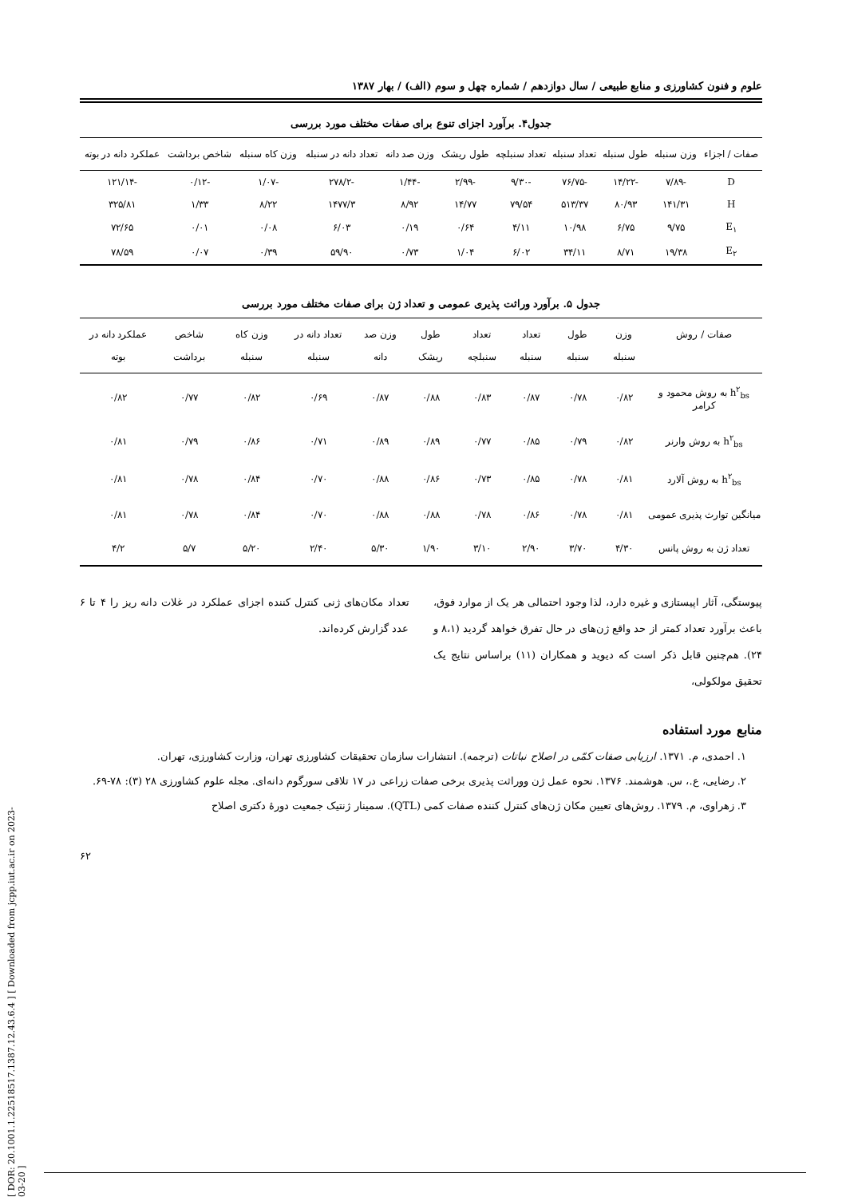[ DOR: 20.1001.1.22518517.1387.12.43.6.4 ] [ Downloaded from jcpp.iut.ac.ir on 2023-03-20 ]
علوم و فنون کشاورزی و منابع طبیعی / سال دوازدهم / شماره چهل و سوم (الف) / بهار ۱۳۸۷
جدول۴. برآورد اجزای تنوع برای صفات مختلف مورد بررسی
| صفات / اجزاء | وزن سنبله | طول سنبله | تعداد سنبله | تعداد سنبلچه | طول ریشک | وزن صد دانه | تعداد دانه در سنبله | وزن کاه سنبله | شاخص برداشت | عملکرد دانه در بوته |
| --- | --- | --- | --- | --- | --- | --- | --- | --- | --- | --- |
| D | -۷/۸۹ | -۱۴/۲۲ | -۷۶/۷۵ | -۹/۳۰ | -۲/۹۹ | -۱/۴۴ | -۲۷۸/۲ | -۱/۰۷ | -۰/۱۲ | -۱۲۱/۱۴ |
| H | ۱۴۱/۳۱ | ۸۰/۹۳ | ۵۱۳/۳۷ | ۷۹/۵۴ | ۱۴/۷۷ | ۸/۹۲ | ۱۴۷۷/۳ | ۸/۲۲ | ۱/۳۳ | ۳۲۵/۸۱ |
| E<sub>۱</sub> | ۹/۷۵ | ۶/۷۵ | ۱۰/۹۸ | ۴/۱۱ | ۰/۶۴ | ۰/۱۹ | ۶/۰۳ | ۰/۰۸ | ۰/۰۱ | ۷۲/۶۵ |
| E<sub>۲</sub> | ۱۹/۳۸ | ۸/۷۱ | ۳۴/۱۱ | ۶/۰۲ | ۱/۰۴ | ۰/۷۳ | ۵۹/۹۰ | ۰/۳۹ | ۰/۰۷ | ۷۸/۵۹ |
جدول ۵. برآورد وراثت پذیری عمومی و تعداد ژن برای صفات مختلف مورد بررسی
| صفات / روش | وزن سنبله | طول سنبله | تعداد سنبله | تعداد سنبلچه | طول ریشک | وزن صد دانه | تعداد دانه در سنبله | وزن کاه سنبله | شاخص برداشت | عملکرد دانه در بوته |
| --- | --- | --- | --- | --- | --- | --- | --- | --- | --- | --- |
| h<sup>۲</sup><sub>bs</sub> به روش محمود و کرامر | ۰/۸۲ | ۰/۷۸ | ۰/۸۷ | ۰/۸۳ | ۰/۸۸ | ۰/۸۷ | ۰/۶۹ | ۰/۸۲ | ۰/۷۷ | ۰/۸۲ |
| h<sup>۲</sup><sub>bs</sub> به روش وارنر | ۰/۸۲ | ۰/۷۹ | ۰/۸۵ | ۰/۷۷ | ۰/۸۹ | ۰/۸۹ | ۰/۷۱ | ۰/۸۶ | ۰/۷۹ | ۰/۸۱ |
| h<sup>۲</sup><sub>bs</sub> به روش آلارد | ۰/۸۱ | ۰/۷۸ | ۰/۸۵ | ۰/۷۳ | ۰/۸۶ | ۰/۸۸ | ۰/۷۰ | ۰/۸۴ | ۰/۷۸ | ۰/۸۱ |
| میانگین توارث پذیری عمومی | ۰/۸۱ | ۰/۷۸ | ۰/۸۶ | ۰/۷۸ | ۰/۸۸ | ۰/۸۸ | ۰/۷۰ | ۰/۸۴ | ۰/۷۸ | ۰/۸۱ |
| تعداد ژن به روش پانس | ۴/۳۰ | ۳/۷۰ | ۲/۹۰ | ۳/۱۰ | ۱/۹۰ | ۵/۳۰ | ۲/۴۰ | ۵/۲۰ | ۵/۷ | ۴/۲ |
پیوستگی، آثار اپیستازی و غیره دارد، لذا وجود احتمالی هر یک از موارد فوق، باعث برآورد تعداد کمتر از حد واقع ژن‌های در حال تفرق خواهد گردید (۸،۱ و ۲۴). هم‌چنین قابل ذکر است که دیوید و همکاران (۱۱) براساس نتایج یک تحقیق مولکولی،
تعداد مکان‌های ژنی کنترل کننده اجزای عملکرد در غلات دانه ریز را ۴ تا ۶ عدد گزارش کرده‌اند.
منابع مورد استفاده
۱. احمدی، م. ۱۳۷۱. ارزیابی صفات کمّی در اصلاح نباتات (ترجمه). انتشارات سازمان تحقیقات کشاورزی تهران، وزارت کشاورزی، تهران.
۲. رضایی، ع.، س. هوشمند. ۱۳۷۶. نحوه عمل ژن ووراثت پذیری برخی صفات زراعی در ۱۷ تلاقی سورگوم دانه‌ای. مجله علوم کشاورزی ۲۸ (۳): ۷۸-۶۹.
۳. زهراوی، م. ۱۳۷۹. روش‌های تعیین مکان ژن‌های کنترل کننده صفات کمی (QTL). سمینار ژنتیک جمعیت دورهٔ دکتری اصلاح
۶۲